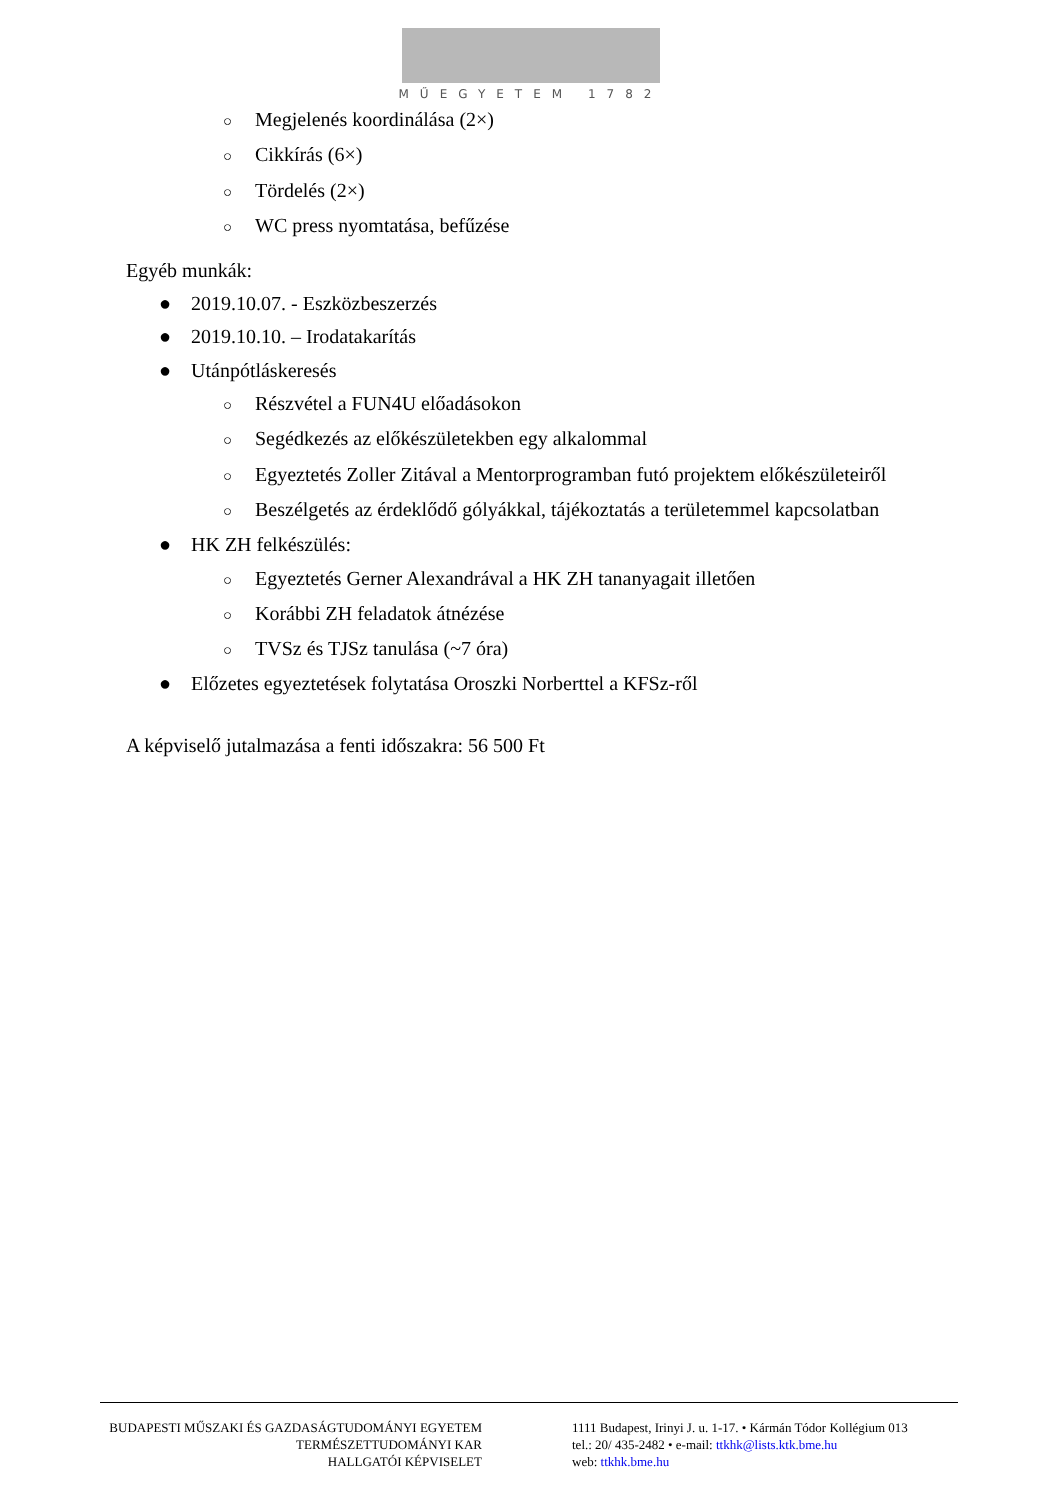MŰEGYETEM 1782
○ Megjelenés koordinálása (2×)
○ Cikkírás (6×)
○ Tördelés (2×)
○ WC press nyomtatása, befűzése
Egyéb munkák:
● 2019.10.07. - Eszközbeszerzés
● 2019.10.10. – Irodatakarítás
● Utánpótláskeresés
○ Részvétel a FUN4U előadásokon
○ Segédkezés az előkészületekben egy alkalommal
○ Egyeztetés Zoller Zitával a Mentorprogramban futó projektem előkészületeiről
○ Beszélgetés az érdeklődő gólyákkal, tájékoztatás a területemmel kapcsolatban
● HK ZH felkészülés:
○ Egyeztetés Gerner Alexandrával a HK ZH tananyagait illetően
○ Korábbi ZH feladatok átnézése
○ TVSz és TJSz tanulása (~7 óra)
● Előzetes egyeztetések folytatása Oroszki Norberttel a KFSz-ről
A képviselő jutalmazása a fenti időszakra: 56 500 Ft
BUDAPESTI MŰSZAKI ÉS GAZDASÁGTUDOMÁNYI EGYETEM
TERMÉSZETTUDOMÁNYI KAR
HALLGATÓI KÉPVISELET
1111 Budapest, Irinyi J. u. 1-17. • Kármán Tódor Kollégium 013
tel.: 20/ 435-2482 • e-mail: ttkhk@lists.ktk.bme.hu
web: ttkhk.bme.hu